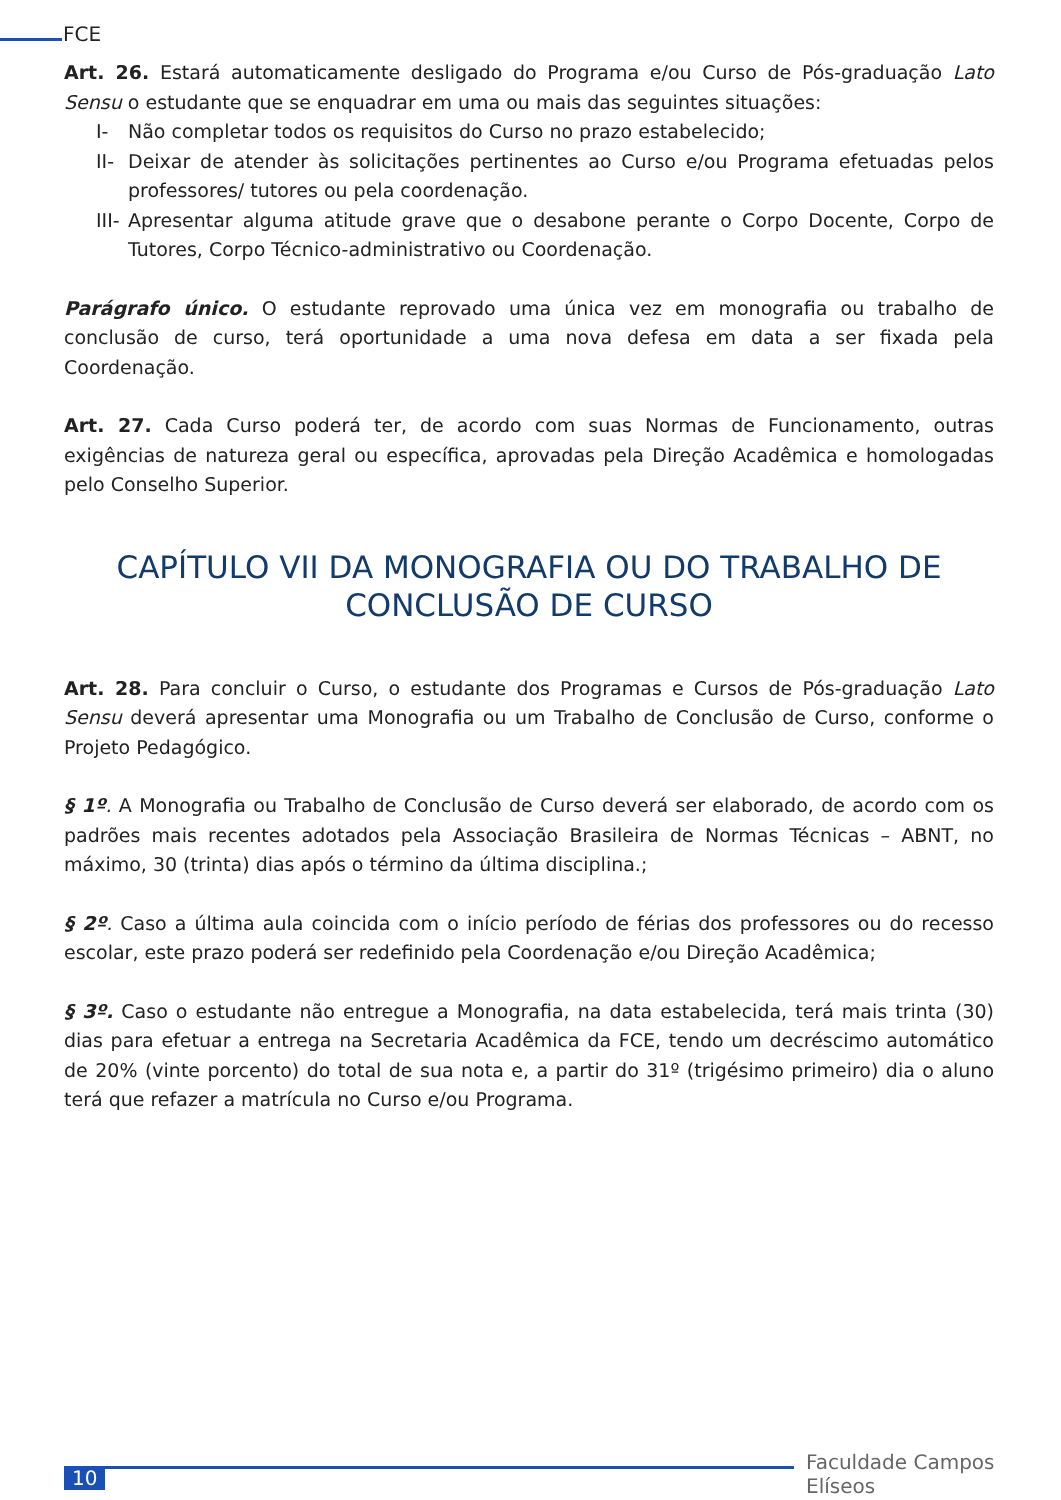FCE
Art. 26. Estará automaticamente desligado do Programa e/ou Curso de Pós-graduação Lato Sensu o estudante que se enquadrar em uma ou mais das seguintes situações:
I- Não completar todos os requisitos do Curso no prazo estabelecido;
II- Deixar de atender às solicitações pertinentes ao Curso e/ou Programa efetuadas pelos professores/ tutores ou pela coordenação.
III- Apresentar alguma atitude grave que o desabone perante o Corpo Docente, Corpo de Tutores, Corpo Técnico-administrativo ou Coordenação.
Parágrafo único. O estudante reprovado uma única vez em monografia ou trabalho de conclusão de curso, terá oportunidade a uma nova defesa em data a ser fixada pela Coordenação.
Art. 27. Cada Curso poderá ter, de acordo com suas Normas de Funcionamento, outras exigências de natureza geral ou específica, aprovadas pela Direção Acadêmica e homologadas pelo Conselho Superior.
CAPÍTULO VII DA MONOGRAFIA OU DO TRABALHO DE CONCLUSÃO DE CURSO
Art. 28. Para concluir o Curso, o estudante dos Programas e Cursos de Pós-graduação Lato Sensu deverá apresentar uma Monografia ou um Trabalho de Conclusão de Curso, conforme o Projeto Pedagógico.
§ 1º. A Monografia ou Trabalho de Conclusão de Curso deverá ser elaborado, de acordo com os padrões mais recentes adotados pela Associação Brasileira de Normas Técnicas – ABNT, no máximo, 30 (trinta) dias após o término da última disciplina.;
§ 2º. Caso a última aula coincida com o início período de férias dos professores ou do recesso escolar, este prazo poderá ser redefinido pela Coordenação e/ou Direção Acadêmica;
§ 3º. Caso o estudante não entregue a Monografia, na data estabelecida, terá mais trinta (30) dias para efetuar a entrega na Secretaria Acadêmica da FCE, tendo um decréscimo automático de 20% (vinte porcento) do total de sua nota e, a partir do 31º (trigésimo primeiro) dia o aluno terá que refazer a matrícula no Curso e/ou Programa.
10
Faculdade Campos Elíseos